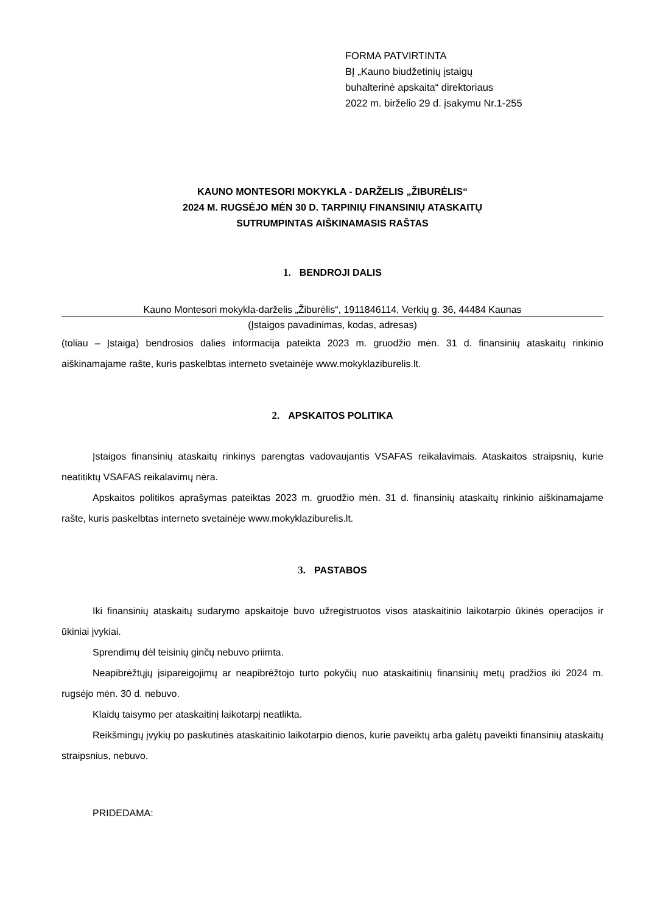FORMA PATVIRTINTA
BĮ „Kauno biudžetinių įstaigų
buhalterinė apskaita“ direktoriaus
2022 m. birželio 29 d. įsakymu Nr.1-255
KAUNO MONTESORI MOKYKLA - DARŽELIS „ŽIBURĖLIS“
2024 M. RUGSĖJO MĖN 30 D. TARPINIŲ FINANSINIŲ ATASKAITŲ
SUTRUMPINTAS AIŠKINAMASIS RAŠTAS
1. BENDROJI DALIS
Kauno Montesori mokykla-darželis „Žiburėlis“, 1911846114, Verkių g. 36, 44484 Kaunas
(Įstaigos pavadinimas, kodas, adresas)
(toliau – Įstaiga) bendrosios dalies informacija pateikta 2023 m. gruodžio mėn. 31 d. finansinių ataskaitų rinkinio aiškinamajame rašte, kuris paskelbtas interneto svetainėje www.mokyklaziburelis.lt.
2. APSKAITOS POLITIKA
Įstaigos finansinių ataskaitų rinkinys parengtas vadovaujantis VSAFAS reikalavimais. Ataskaitos straipsnių, kurie neatitiktų VSAFAS reikalavimų nėra.
Apskaitos politikos aprašymas pateiktas 2023 m. gruodžio mėn. 31 d. finansinių ataskaitų rinkinio aiškinamajame rašte, kuris paskelbtas interneto svetainėje www.mokyklaziburelis.lt.
3. PASTABOS
Iki finansinių ataskaitų sudarymo apskaitoje buvo užregistruotos visos ataskaitinio laikotarpio ūkinės operacijos ir ūkiniai įvykiai.
Sprendimų dėl teisinių ginčų nebuvo priimta.
Neapibrėžtųjų įsipareigojimų ar neapibrėžtojo turto pokyčių nuo ataskaitinių finansinių metų pradžios iki 2024 m. rugsėjo mėn. 30 d. nebuvo.
Klaidų taisymo per ataskaitinį laikotarpį neatlikta.
Reikšmingų įvykių po paskutinės ataskaitinio laikotarpio dienos, kurie paveiktų arba galėtų paveikti finansinių ataskaitų straipsnius, nebuvo.
PRIDEDAMA: